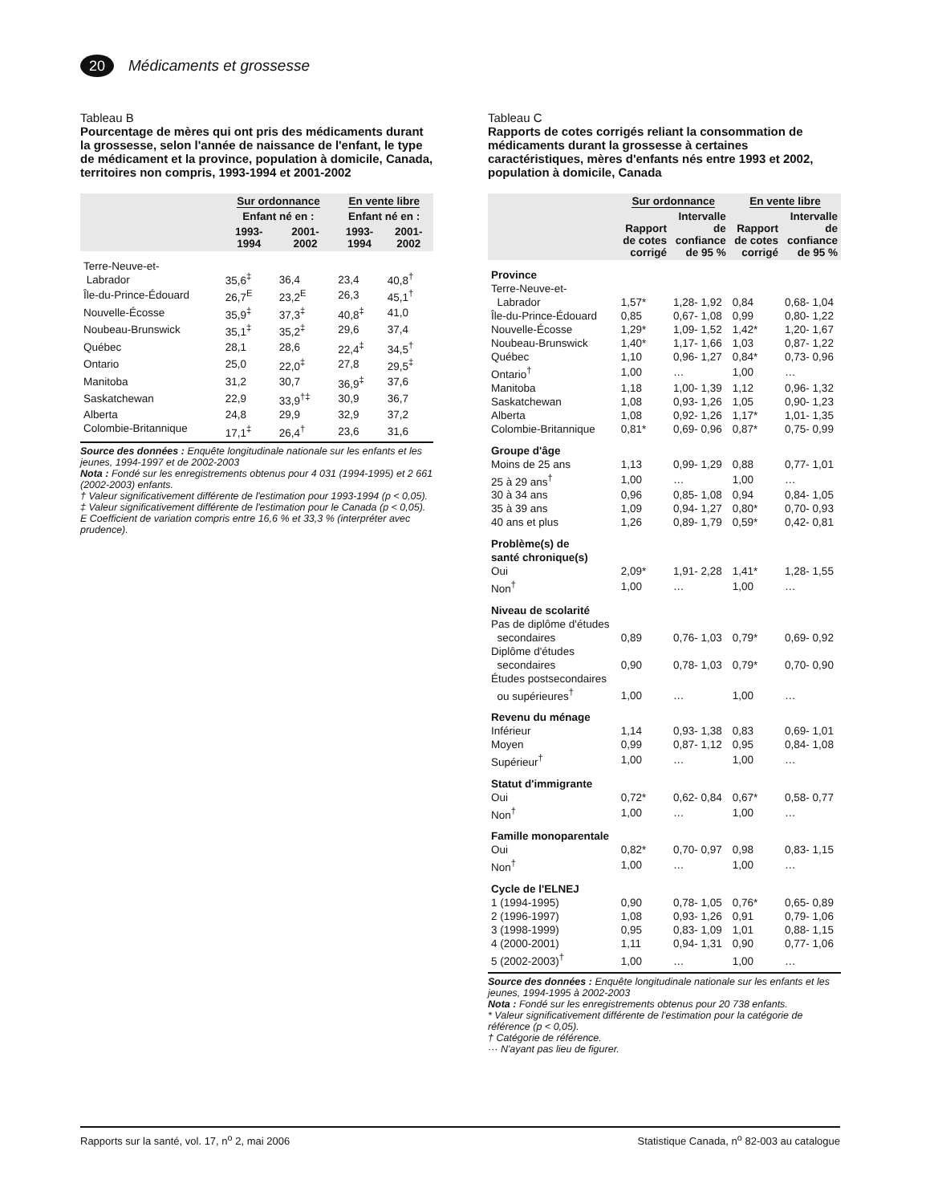20
Médicaments et grossesse
Tableau B
Pourcentage de mères qui ont pris des médicaments durant la grossesse, selon l'année de naissance de l'enfant, le type de médicament et la province, population à domicile, Canada, territoires non compris, 1993-1994 et 2001-2002
| | Sur ordonnance | | En vente libre | |
| --- | --- | --- | --- | --- |
| | Enfant né en : | | Enfant né en : | |
| | 1993- 1994 | 2001- 2002 | 1993- 1994 | 2001- 2002 |
| Terre-Neuve-et- Labrador | 35,6<sup>‡</sup> | 36,4 | 23,4 | 40,8<sup>†</sup> |
| Île-du-Prince-Édouard | 26,7<sup>E</sup> | 23,2<sup>E</sup> | 26,3 | 45,1<sup>†</sup> |
| Nouvelle-Écosse | 35,9<sup>‡</sup> | 37,3<sup>‡</sup> | 40,8<sup>‡</sup> | 41,0 |
| Noubeau-Brunswick | 35,1<sup>‡</sup> | 35,2<sup>‡</sup> | 29,6 | 37,4 |
| Québec | 28,1 | 28,6 | 22,4<sup>‡</sup> | 34,5<sup>†</sup> |
| Ontario | 25,0 | 22,0<sup>‡</sup> | 27,8 | 29,5<sup>‡</sup> |
| Manitoba | 31,2 | 30,7 | 36,9<sup>‡</sup> | 37,6 |
| Saskatchewan | 22,9 | 33,9<sup>†‡</sup> | 30,9 | 36,7 |
| Alberta | 24,8 | 29,9 | 32,9 | 37,2 |
| Colombie-Britannique | 17,1<sup>‡</sup> | 26,4<sup>†</sup> | 23,6 | 31,6 |
Source des données : Enquête longitudinale nationale sur les enfants et les jeunes, 1994-1997 et de 2002-2003
Nota : Fondé sur les enregistrements obtenus pour 4 031 (1994-1995) et 2 661 (2002-2003) enfants.
† Valeur significativement différente de l'estimation pour 1993-1994 (p < 0,05).
‡ Valeur significativement différente de l'estimation pour le Canada (p < 0,05).
E Coefficient de variation compris entre 16,6 % et 33,3 % (interpréter avec prudence).
Tableau C
Rapports de cotes corrigés reliant la consommation de médicaments durant la grossesse à certaines caractéristiques, mères d'enfants nés entre 1993 et 2002, population à domicile, Canada
| | Sur ordonnance | | En vente libre | |
| --- | --- | --- | --- | --- |
| | Rapport de cotes corrigé | Intervalle de confiance de 95 % | Rapport de cotes corrigé | Intervalle de confiance de 95 % |
| Province | | | | |
| Terre-Neuve-et- Labrador | 1,57* | 1,28- 1,92 | 0,84 | 0,68- 1,04 |
| Île-du-Prince-Édouard | 0,85 | 0,67- 1,08 | 0,99 | 0,80- 1,22 |
| Nouvelle-Écosse | 1,29* | 1,09- 1,52 | 1,42* | 1,20- 1,67 |
| Noubeau-Brunswick | 1,40* | 1,17- 1,66 | 1,03 | 0,87- 1,22 |
| Québec | 1,10 | 0,96- 1,27 | 0,84* | 0,73- 0,96 |
| Ontario<sup>†</sup> | 1,00 | … | 1,00 | … |
| Manitoba | 1,18 | 1,00- 1,39 | 1,12 | 0,96- 1,32 |
| Saskatchewan | 1,08 | 0,93- 1,26 | 1,05 | 0,90- 1,23 |
| Alberta | 1,08 | 0,92- 1,26 | 1,17* | 1,01- 1,35 |
| Colombie-Britannique | 0,81* | 0,69- 0,96 | 0,87* | 0,75- 0,99 |
| Groupe d'âge | | | | |
| Moins de 25 ans | 1,13 | 0,99- 1,29 | 0,88 | 0,77- 1,01 |
| 25 à 29 ans<sup>†</sup> | 1,00 | … | 1,00 | … |
| 30 à 34 ans | 0,96 | 0,85- 1,08 | 0,94 | 0,84- 1,05 |
| 35 à 39 ans | 1,09 | 0,94- 1,27 | 0,80* | 0,70- 0,93 |
| 40 ans et plus | 1,26 | 0,89- 1,79 | 0,59* | 0,42- 0,81 |
| Problème(s) de santé chronique(s) | | | | |
| Oui | 2,09* | 1,91- 2,28 | 1,41* | 1,28- 1,55 |
| Non<sup>†</sup> | 1,00 | … | 1,00 | … |
| Niveau de scolarité | | | | |
| Pas de diplôme d'études secondaires | 0,89 | 0,76- 1,03 | 0,79* | 0,69- 0,92 |
| Diplôme d'études secondaires | 0,90 | 0,78- 1,03 | 0,79* | 0,70- 0,90 |
| Études postsecondaires ou supérieures<sup>†</sup> | 1,00 | … | 1,00 | … |
| Revenu du ménage | | | | |
| Inférieur | 1,14 | 0,93- 1,38 | 0,83 | 0,69- 1,01 |
| Moyen | 0,99 | 0,87- 1,12 | 0,95 | 0,84- 1,08 |
| Supérieur<sup>†</sup> | 1,00 | … | 1,00 | … |
| Statut d'immigrante | | | | |
| Oui | 0,72* | 0,62- 0,84 | 0,67* | 0,58- 0,77 |
| Non<sup>†</sup> | 1,00 | … | 1,00 | … |
| Famille monoparentale | | | | |
| Oui | 0,82* | 0,70- 0,97 | 0,98 | 0,83- 1,15 |
| Non<sup>†</sup> | 1,00 | … | 1,00 | … |
| Cycle de l'ELNEJ | | | | |
| 1 (1994-1995) | 0,90 | 0,78- 1,05 | 0,76* | 0,65- 0,89 |
| 2 (1996-1997) | 1,08 | 0,93- 1,26 | 0,91 | 0,79- 1,06 |
| 3 (1998-1999) | 0,95 | 0,83- 1,09 | 1,01 | 0,88- 1,15 |
| 4 (2000-2001) | 1,11 | 0,94- 1,31 | 0,90 | 0,77- 1,06 |
| 5 (2002-2003)<sup>†</sup> | 1,00 | … | 1,00 | … |
Source des données : Enquête longitudinale nationale sur les enfants et les jeunes, 1994-1995 à 2002-2003
Nota : Fondé sur les enregistrements obtenus pour 20 738 enfants.
* Valeur significativement différente de l'estimation pour la catégorie de référence (p < 0,05).
† Catégorie de référence.
··· N'ayant pas lieu de figurer.
Rapports sur la santé, vol. 17, n<sup>o</sup> 2, mai 2006 Statistique Canada, n<sup>o</sup> 82-003 au catalogue